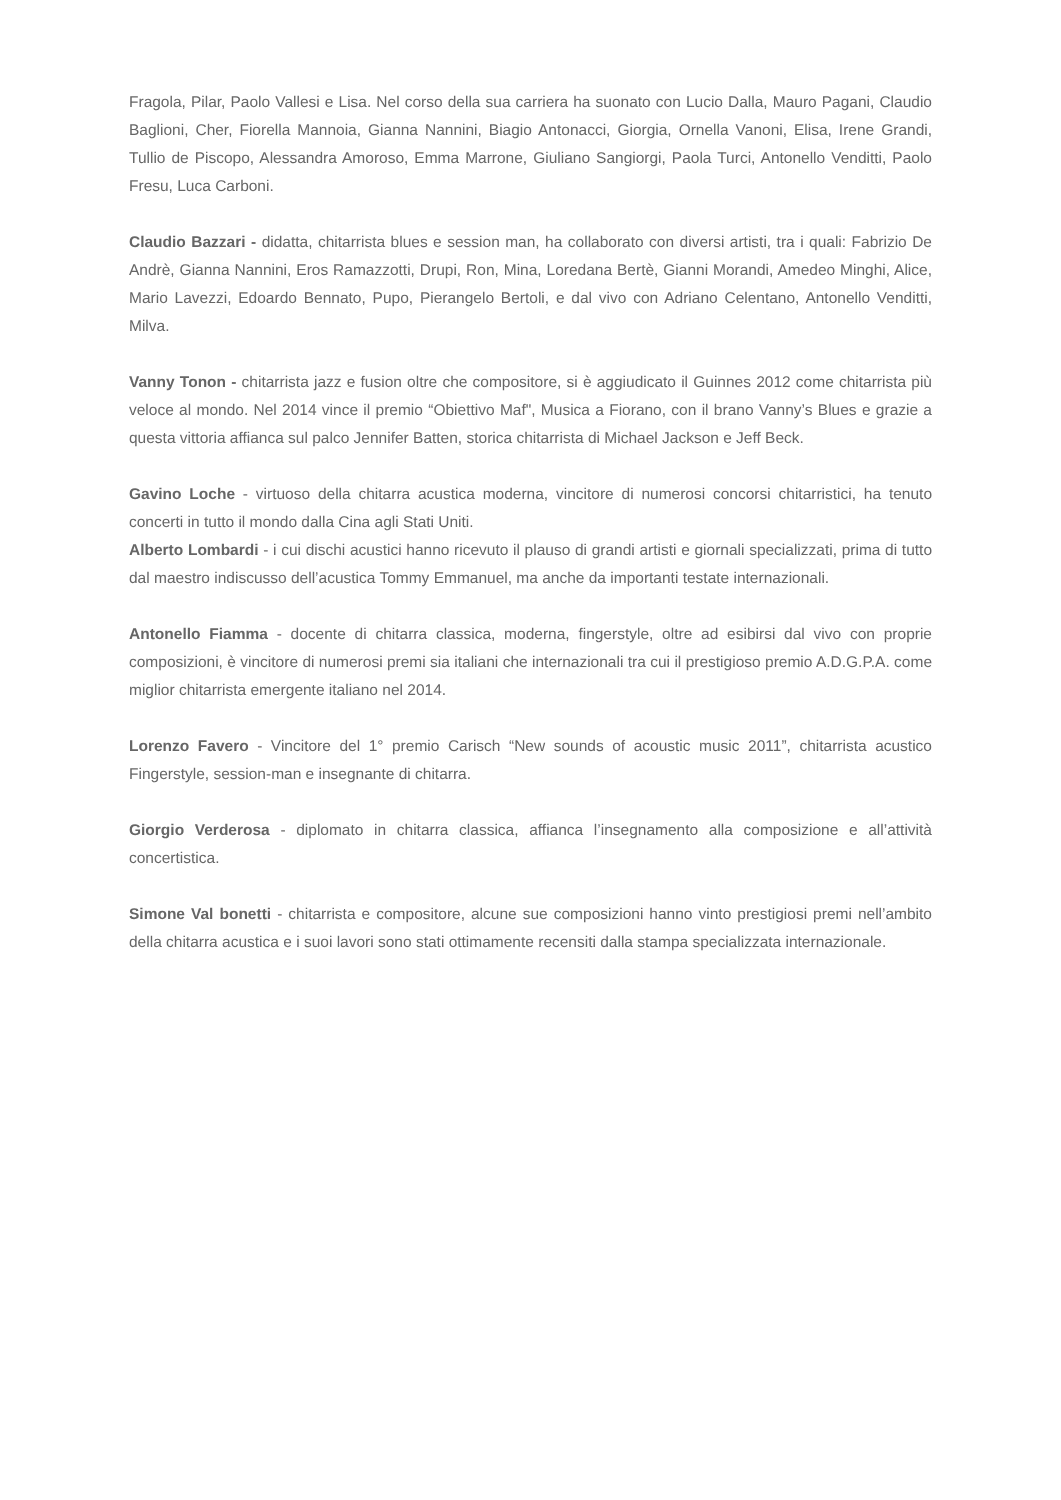Fragola, Pilar, Paolo Vallesi e Lisa. Nel corso della sua carriera ha suonato con Lucio Dalla, Mauro Pagani, Claudio Baglioni, Cher, Fiorella Mannoia, Gianna Nannini, Biagio Antonacci, Giorgia, Ornella Vanoni, Elisa, Irene Grandi, Tullio de Piscopo, Alessandra Amoroso, Emma Marrone, Giuliano Sangiorgi, Paola Turci, Antonello Venditti, Paolo Fresu, Luca Carboni.
Claudio Bazzari - didatta, chitarrista blues e session man, ha collaborato con diversi artisti, tra i quali: Fabrizio De Andrè, Gianna Nannini, Eros Ramazzotti, Drupi, Ron, Mina, Loredana Bertè, Gianni Morandi, Amedeo Minghi, Alice, Mario Lavezzi, Edoardo Bennato, Pupo, Pierangelo Bertoli, e dal vivo con Adriano Celentano, Antonello Venditti, Milva.
Vanny Tonon - chitarrista jazz e fusion oltre che compositore, si è aggiudicato il Guinnes 2012 come chitarrista più veloce al mondo. Nel 2014 vince il premio “Obiettivo Maf", Musica a Fiorano, con il brano Vanny’s Blues e grazie a questa vittoria affianca sul palco Jennifer Batten, storica chitarrista di Michael Jackson e Jeff Beck.
Gavino Loche - virtuoso della chitarra acustica moderna, vincitore di numerosi concorsi chitarristici, ha tenuto concerti in tutto il mondo dalla Cina agli Stati Uniti.
Alberto Lombardi - i cui dischi acustici hanno ricevuto il plauso di grandi artisti e giornali specializzati, prima di tutto dal maestro indiscusso dell’acustica Tommy Emmanuel, ma anche da importanti testate internazionali.
Antonello Fiamma - docente di chitarra classica, moderna, fingerstyle, oltre ad esibirsi dal vivo con proprie composizioni, è vincitore di numerosi premi sia italiani che internazionali tra cui il prestigioso premio A.D.G.P.A. come miglior chitarrista emergente italiano nel 2014.
Lorenzo Favero - Vincitore del 1° premio Carisch “New sounds of acoustic music 2011”, chitarrista acustico Fingerstyle, session-man e insegnante di chitarra.
Giorgio Verderosa - diplomato in chitarra classica, affianca l’insegnamento alla composizione e all’attività concertistica.
Simone Val bonetti - chitarrista e compositore, alcune sue composizioni hanno vinto prestigiosi premi nell’ambito della chitarra acustica e i suoi lavori sono stati ottimamente recensiti dalla stampa specializzata internazionale.